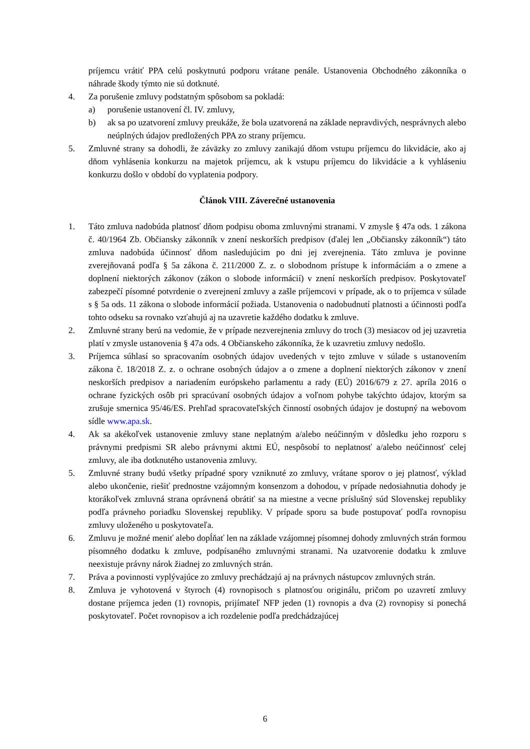príjemcu vrátiť PPA celú poskytnutú podporu vrátane penále. Ustanovenia Obchodného zákonníka o náhrade škody týmto nie sú dotknuté.
4. Za porušenie zmluvy podstatným spôsobom sa pokladá:
a) porušenie ustanovení čl. IV. zmluvy,
b) ak sa po uzatvorení zmluvy preukáže, že bola uzatvorená na základe nepravdivých, nesprávnych alebo neúplných údajov predložených PPA zo strany príjemcu.
5. Zmluvné strany sa dohodli, že záväzky zo zmluvy zanikajú dňom vstupu príjemcu do likvidácie, ako aj dňom vyhlásenia konkurzu na majetok príjemcu, ak k vstupu príjemcu do likvidácie a k vyhláseniu konkurzu došlo v období do vyplatenia podpory.
Článok VIII. Záverečné ustanovenia
1. Táto zmluva nadobúda platnosť dňom podpisu oboma zmluvnými stranami. V zmysle § 47a ods. 1 zákona č. 40/1964 Zb. Občiansky zákonník v znení neskorších predpisov (ďalej len „Občiansky zákonník“) táto zmluva nadobúda účinnosť dňom nasledujúcim po dni jej zverejnenia. Táto zmluva je povinne zverejňovaná podľa § 5a zákona č. 211/2000 Z. z. o slobodnom prístupe k informáciám a o zmene a doplnení niektorých zákonov (zákon o slobode informácií) v znení neskorších predpisov. Poskytovateľ zabezpečí písomné potvrdenie o zverejnení zmluvy a zašle príjemcovi v prípade, ak o to príjemca v súlade s § 5a ods. 11 zákona o slobode informácií požiada. Ustanovenia o nadobudnutí platnosti a účinnosti podľa tohto odseku sa rovnako vzťahujú aj na uzavretie každého dodatku k zmluve.
2. Zmluvné strany berú na vedomie, že v prípade nezverejnenia zmluvy do troch (3) mesiacov od jej uzavretia platí v zmysle ustanovenia § 47a ods. 4 Občianskeho zákonníka, že k uzavretiu zmluvy nedošlo.
3. Príjemca súhlasí so spracovaním osobných údajov uvedených v tejto zmluve v súlade s ustanovením zákona č. 18/2018 Z. z. o ochrane osobných údajov a o zmene a doplnení niektorých zákonov v znení neskorších predpisov a nariadením európskeho parlamentu a rady (EÚ) 2016/679 z 27. apríla 2016 o ochrane fyzických osôb pri spracúvaní osobných údajov a voľnom pohybe takýchto údajov, ktorým sa zrušuje smernica 95/46/ES. Prehľad spracovateľských činností osobných údajov je dostupný na webovom sídle www.apa.sk.
4. Ak sa akékoľvek ustanovenie zmluvy stane neplatným a/alebo neúčinným v dôsledku jeho rozporu s právnymi predpismi SR alebo právnymi aktmi EÚ, nespôsobí to neplatnosť a/alebo neúčinnosť celej zmluvy, ale iba dotknutého ustanovenia zmluvy.
5. Zmluvné strany budú všetky prípadné spory vzniknuté zo zmluvy, vrátane sporov o jej platnosť, výklad alebo ukončenie, riešiť prednostne vzájomným konsenzom a dohodou, v prípade nedosiahnutia dohody je ktorákoľvek zmluvná strana oprávnená obrátiť sa na miestne a vecne príslušný súd Slovenskej republiky podľa právneho poriadku Slovenskej republiky. V prípade sporu sa bude postupovať podľa rovnopisu zmluvy uloženého u poskytovateľa.
6. Zmluvu je možné meniť alebo dopĺňať len na základe vzájomnej písomnej dohody zmluvných strán formou písomného dodatku k zmluve, podpísaného zmluvnými stranami. Na uzatvorenie dodatku k zmluve neexistuje právny nárok žiadnej zo zmluvných strán.
7. Práva a povinnosti vyplývajúce zo zmluvy prechádzajú aj na právnych nástupcov zmluvných strán.
8. Zmluva je vyhotovená v štyroch (4) rovnopisoch s platnosťou originálu, pričom po uzavretí zmluvy dostane príjemca jeden (1) rovnopis, prijímateľ NFP jeden (1) rovnopis a dva (2) rovnopisy si ponechá poskytovateľ. Počet rovnopisov a ich rozdelenie podľa predchádzajúcej
6